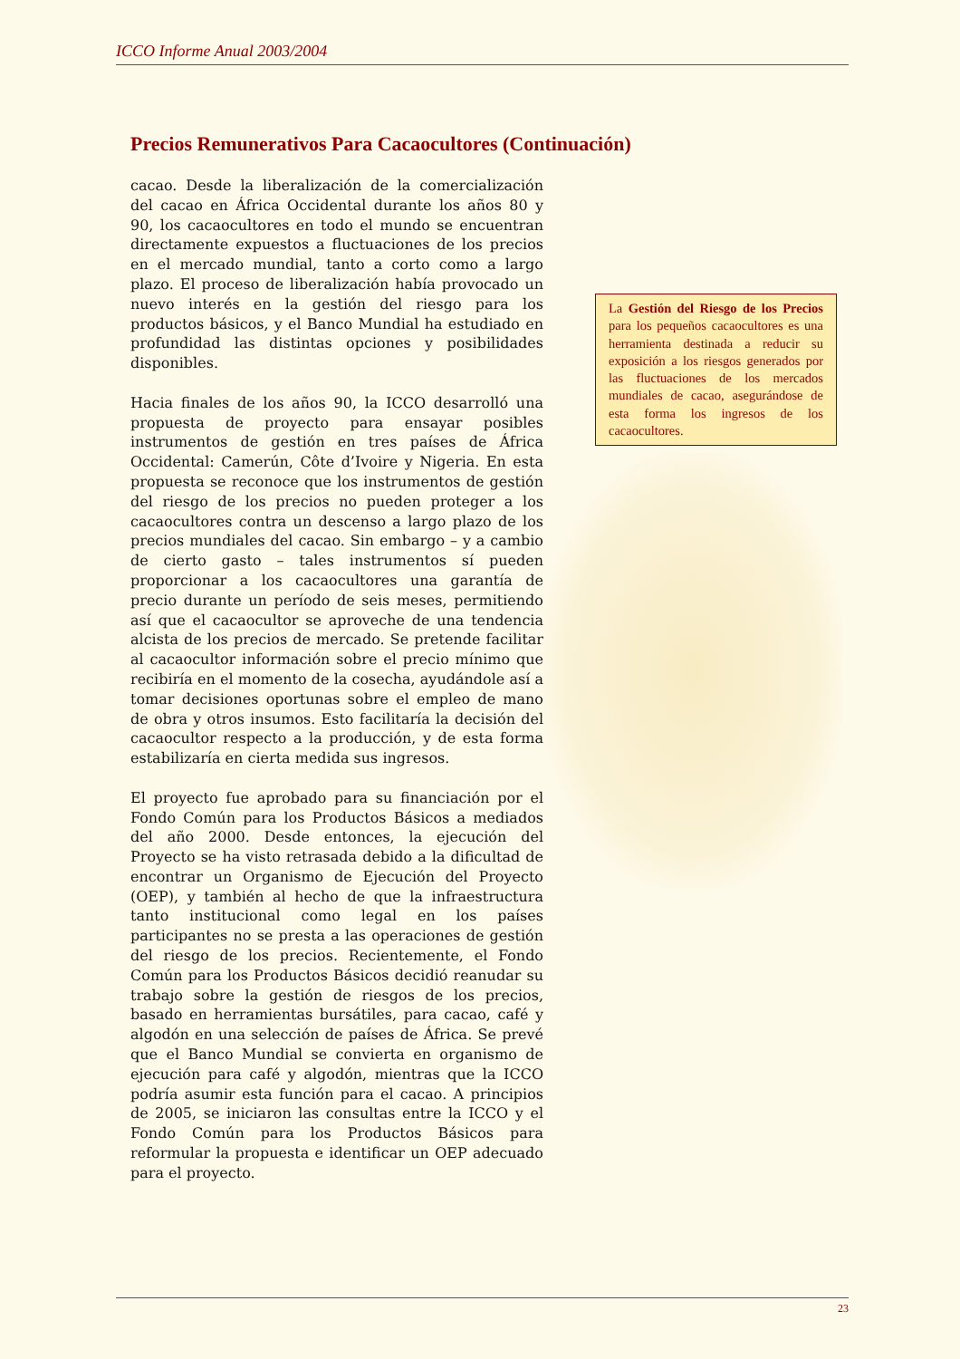ICCO Informe Anual 2003/2004
Precios Remunerativos Para Cacaocultores (Continuación)
cacao. Desde la liberalización de la comercialización del cacao en África Occidental durante los años 80 y 90, los cacaocultores en todo el mundo se encuentran directamente expuestos a fluctuaciones de los precios en el mercado mundial, tanto a corto como a largo plazo. El proceso de liberalización había provocado un nuevo interés en la gestión del riesgo para los productos básicos, y el Banco Mundial ha estudiado en profundidad las distintas opciones y posibilidades disponibles.
Hacia finales de los años 90, la ICCO desarrolló una propuesta de proyecto para ensayar posibles instrumentos de gestión en tres países de África Occidental: Camerún, Côte d’Ivoire y Nigeria. En esta propuesta se reconoce que los instrumentos de gestión del riesgo de los precios no pueden proteger a los cacaocultores contra un descenso a largo plazo de los precios mundiales del cacao. Sin embargo – y a cambio de cierto gasto – tales instrumentos sí pueden proporcionar a los cacaocultores una garantía de precio durante un período de seis meses, permitiendo así que el cacaocultor se aproveche de una tendencia alcista de los precios de mercado. Se pretende facilitar al cacaocultor información sobre el precio mínimo que recibiría en el momento de la cosecha, ayudándole así a tomar decisiones oportunas sobre el empleo de mano de obra y otros insumos. Esto facilitaría la decisión del cacaocultor respecto a la producción, y de esta forma estabilizaría en cierta medida sus ingresos.
El proyecto fue aprobado para su financiación por el Fondo Común para los Productos Básicos a mediados del año 2000. Desde entonces, la ejecución del Proyecto se ha visto retrasada debido a la dificultad de encontrar un Organismo de Ejecución del Proyecto (OEP), y también al hecho de que la infraestructura tanto institucional como legal en los países participantes no se presta a las operaciones de gestión del riesgo de los precios. Recientemente, el Fondo Común para los Productos Básicos decidió reanudar su trabajo sobre la gestión de riesgos de los precios, basado en herramientas bursátiles, para cacao, café y algodón en una selección de países de África. Se prevé que el Banco Mundial se convierta en organismo de ejecución para café y algodón, mientras que la ICCO podría asumir esta función para el cacao. A principios de 2005, se iniciaron las consultas entre la ICCO y el Fondo Común para los Productos Básicos para reformular la propuesta e identificar un OEP adecuado para el proyecto.
La Gestión del Riesgo de los Precios para los pequeños cacaocultores es una herramienta destinada a reducir su exposición a los riesgos generados por las fluctuaciones de los mercados mundiales de cacao, asegurándose de esta forma los ingresos de los cacaocultores.
23